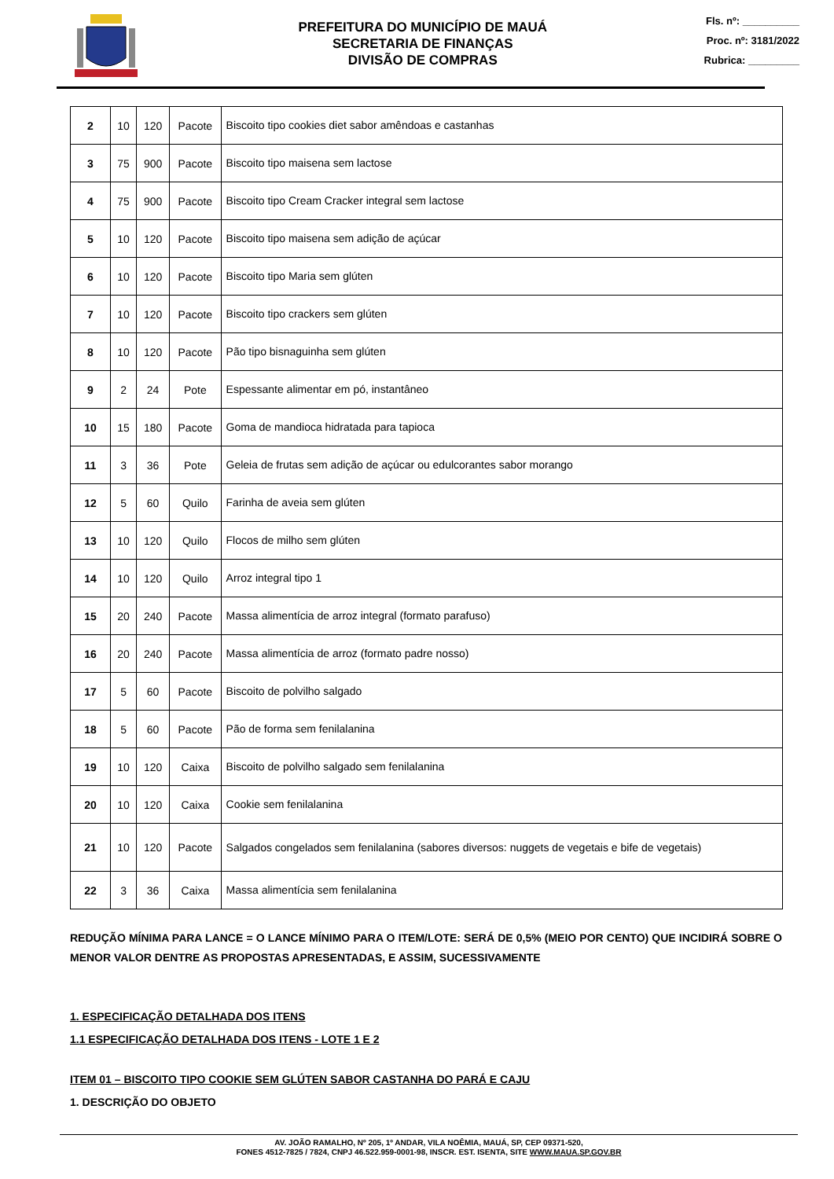PREFEITURA DO MUNICÍPIO DE MAUÁ
SECRETARIA DE FINANÇAS
DIVISÃO DE COMPRAS
Fls. nº: __________
Proc. nº: 3181/2022
Rubrica: _________
| 2 | 10 | 120 | Pacote | Biscoito tipo cookies diet sabor amêndoas e castanhas |
| 3 | 75 | 900 | Pacote | Biscoito tipo maisena sem lactose |
| 4 | 75 | 900 | Pacote | Biscoito tipo Cream Cracker integral sem lactose |
| 5 | 10 | 120 | Pacote | Biscoito tipo maisena sem adição de açúcar |
| 6 | 10 | 120 | Pacote | Biscoito tipo Maria sem glúten |
| 7 | 10 | 120 | Pacote | Biscoito tipo crackers sem glúten |
| 8 | 10 | 120 | Pacote | Pão tipo bisnaguinha sem glúten |
| 9 | 2 | 24 | Pote | Espessante alimentar em pó, instantâneo |
| 10 | 15 | 180 | Pacote | Goma de mandioca hidratada para tapioca |
| 11 | 3 | 36 | Pote | Geleia de frutas sem adição de açúcar ou edulcorantes sabor morango |
| 12 | 5 | 60 | Quilo | Farinha de aveia sem glúten |
| 13 | 10 | 120 | Quilo | Flocos de milho sem glúten |
| 14 | 10 | 120 | Quilo | Arroz integral tipo 1 |
| 15 | 20 | 240 | Pacote | Massa alimentícia de arroz integral (formato parafuso) |
| 16 | 20 | 240 | Pacote | Massa alimentícia de arroz (formato padre nosso) |
| 17 | 5 | 60 | Pacote | Biscoito de polvilho salgado |
| 18 | 5 | 60 | Pacote | Pão de forma sem fenilalanina |
| 19 | 10 | 120 | Caixa | Biscoito de polvilho salgado sem fenilalanina |
| 20 | 10 | 120 | Caixa | Cookie sem fenilalanina |
| 21 | 10 | 120 | Pacote | Salgados congelados sem fenilalanina (sabores diversos: nuggets de vegetais e bife de vegetais) |
| 22 | 3 | 36 | Caixa | Massa alimentícia sem fenilalanina |
REDUÇÃO MÍNIMA PARA LANCE = O LANCE MÍNIMO PARA O ITEM/LOTE: SERÁ DE 0,5% (MEIO POR CENTO) QUE INCIDIRÁ SOBRE O MENOR VALOR DENTRE AS PROPOSTAS APRESENTADAS, E ASSIM, SUCESSIVAMENTE
1. ESPECIFICAÇÃO DETALHADA DOS ITENS
1.1 ESPECIFICAÇÃO DETALHADA DOS ITENS - LOTE 1 E 2
ITEM 01 – BISCOITO TIPO COOKIE SEM GLÚTEN SABOR CASTANHA DO PARÁ E CAJU
1. DESCRIÇÃO DO OBJETO
AV. JOÃO RAMALHO, Nº 205, 1º ANDAR, VILA NOÊMIA, MAUÁ, SP, CEP 09371-520,
FONES 4512-7825 / 7824, CNPJ 46.522.959-0001-98, INSCR. EST. ISENTA, SITE WWW.MAUA.SP.GOV.BR